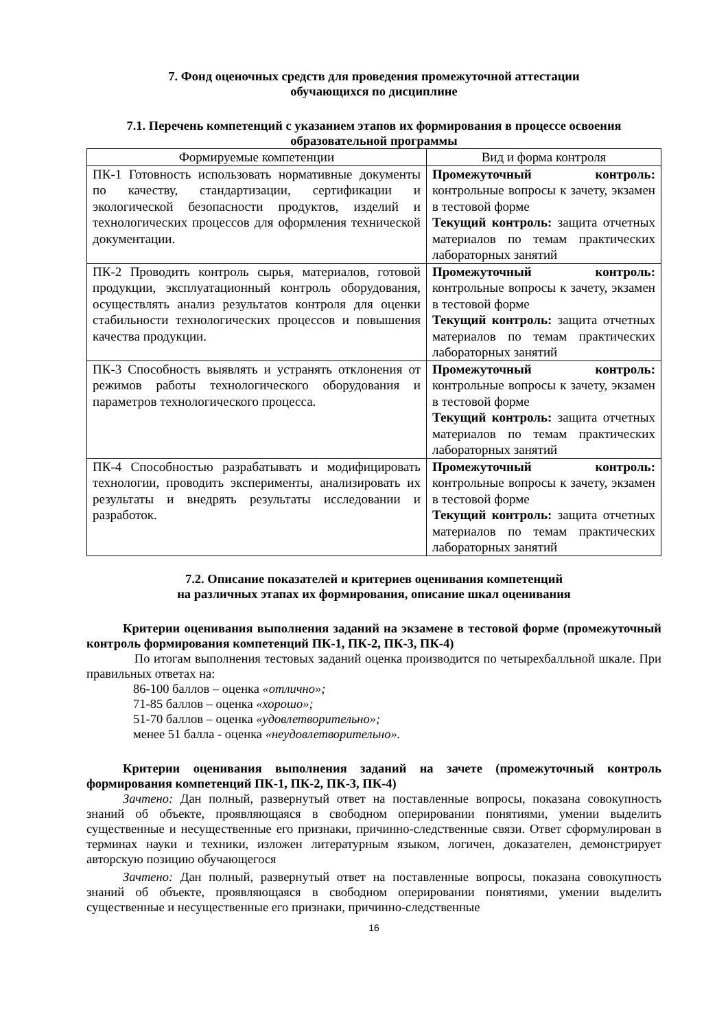7. Фонд оценочных средств для проведения промежуточной аттестации
обучающихся по дисциплине
7.1. Перечень компетенций с указанием этапов их формирования в процессе освоения образовательной программы
| Формируемые компетенции | Вид и форма контроля |
| --- | --- |
| ПК-1 Готовность использовать нормативные документы по качеству, стандартизации, сертификации и экологической безопасности продуктов, изделий и технологических процессов для оформления технической документации. | Промежуточный контроль: контрольные вопросы к зачету, экзамен в тестовой форме Текущий контроль: защита отчетных материалов по темам практических лабораторных занятий |
| ПК-2 Проводить контроль сырья, материалов, готовой продукции, эксплуатационный контроль оборудования, осуществлять анализ результатов контроля для оценки стабильности технологических процессов и повышения качества продукции. | Промежуточный контроль: контрольные вопросы к зачету, экзамен в тестовой форме Текущий контроль: защита отчетных материалов по темам практических лабораторных занятий |
| ПК-3 Способность выявлять и устранять отклонения от режимов работы технологического оборудования и параметров технологического процесса. | Промежуточный контроль: контрольные вопросы к зачету, экзамен в тестовой форме Текущий контроль: защита отчетных материалов по темам практических лабораторных занятий |
| ПК-4 Способностью разрабатывать и модифицировать технологии, проводить эксперименты, анализировать их результаты и внедрять результаты исследовании и разработок. | Промежуточный контроль: контрольные вопросы к зачету, экзамен в тестовой форме Текущий контроль: защита отчетных материалов по темам практических лабораторных занятий |
7.2. Описание показателей и критериев оценивания компетенций
на различных этапах их формирования, описание шкал оценивания
Критерии оценивания выполнения заданий на экзамене в тестовой форме (промежуточный контроль формирования компетенций ПК-1, ПК-2, ПК-3, ПК-4)
По итогам выполнения тестовых заданий оценка производится по четырехбалльной шкале. При правильных ответах на:
86-100 баллов – оценка «отлично»;
71-85 баллов – оценка «хорошо»;
51-70 баллов – оценка «удовлетворительно»;
менее 51 балла - оценка «неудовлетворительно».
Критерии оценивания выполнения заданий на зачете (промежуточный контроль формирования компетенций ПК-1, ПК-2, ПК-3, ПК-4)
Зачтено: Дан полный, развернутый ответ на поставленные вопросы, показана совокупность знаний об объекте, проявляющаяся в свободном оперировании понятиями, умении выделить существенные и несущественные его признаки, причинно-следственные связи. Ответ сформулирован в терминах науки и техники, изложен литературным языком, логичен, доказателен, демонстрирует авторскую позицию обучающегося
Зачтено: Дан полный, развернутый ответ на поставленные вопросы, показана совокупность знаний об объекте, проявляющаяся в свободном оперировании понятиями, умении выделить существенные и несущественные его признаки, причинно-следственные
16